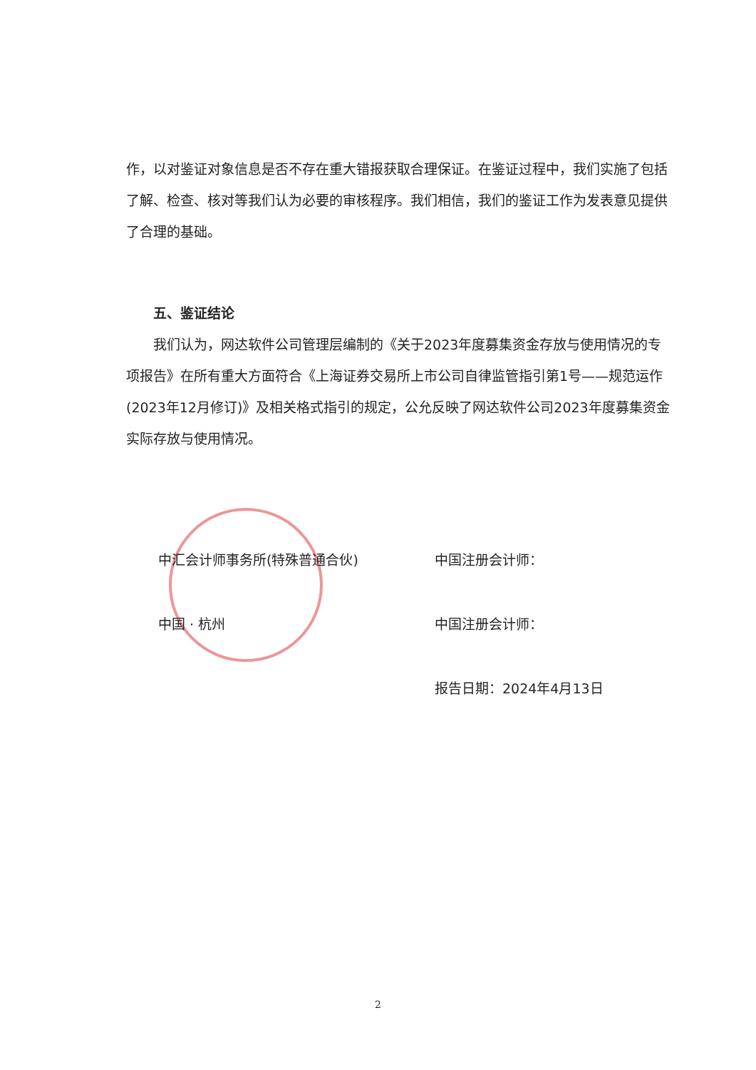作，以对鉴证对象信息是否不存在重大错报获取合理保证。在鉴证过程中，我们实施了包括了解、检查、核对等我们认为必要的审核程序。我们相信，我们的鉴证工作为发表意见提供了合理的基础。
五、鉴证结论
我们认为，网达软件公司管理层编制的《关于2023年度募集资金存放与使用情况的专项报告》在所有重大方面符合《上海证券交易所上市公司自律监管指引第1号——规范运作(2023年12月修订)》及相关格式指引的规定，公允反映了网达软件公司2023年度募集资金实际存放与使用情况。
中汇会计师事务所(特殊普通合伙)
中国 · 杭州
中国注册会计师：
中国注册会计师：
报告日期：2024年4月13日
2